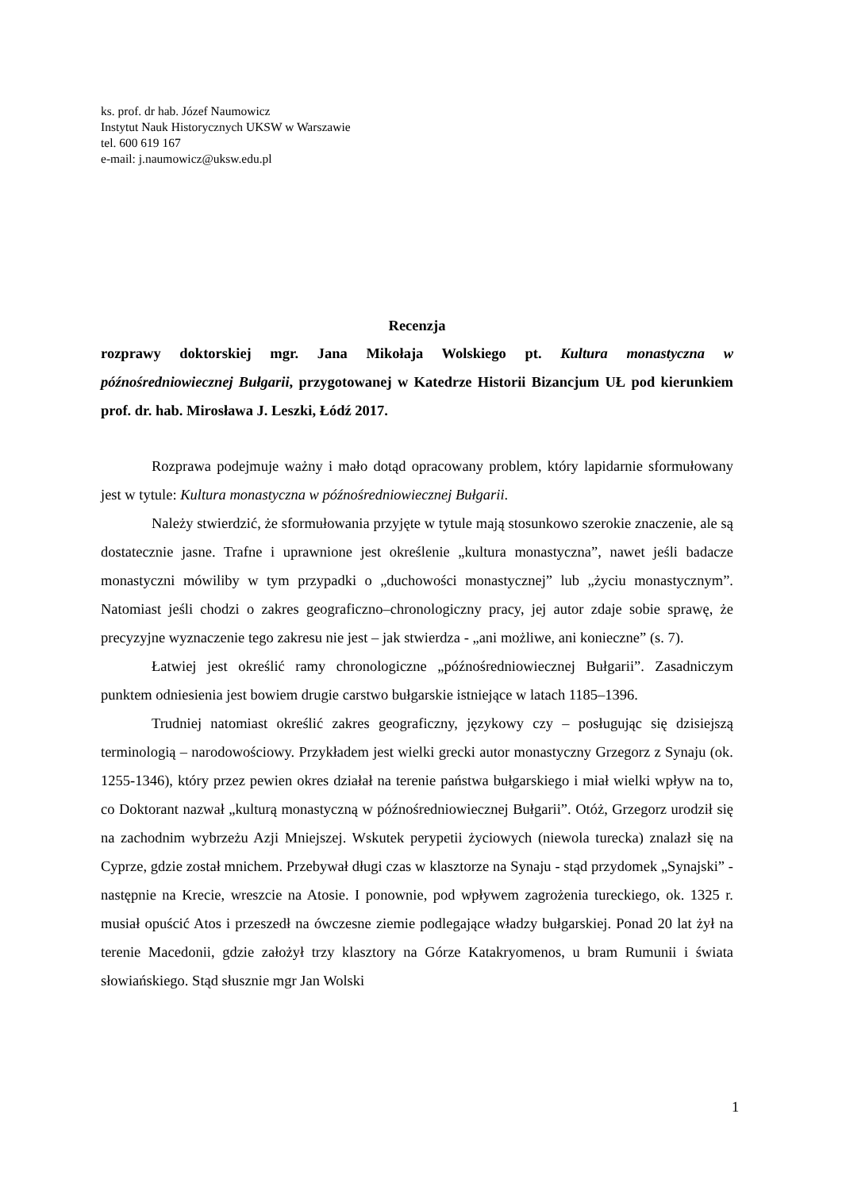ks. prof. dr hab. Józef Naumowicz
Instytut Nauk Historycznych UKSW w Warszawie
tel. 600 619 167
e-mail: j.naumowicz@uksw.edu.pl
Recenzja
rozprawy doktorskiej mgr. Jana Mikołaja Wolskiego pt. Kultura monastyczna w późnośredniowiecznej Bułgarii, przygotowanej w Katedrze Historii Bizancjum UŁ pod kierunkiem prof. dr. hab. Mirosława J. Leszki, Łódź 2017.
Rozprawa podejmuje ważny i mało dotąd opracowany problem, który lapidarnie sformułowany jest w tytule: Kultura monastyczna w późnośredniowiecznej Bułgarii.
Należy stwierdzić, że sformułowania przyjęte w tytule mają stosunkowo szerokie znaczenie, ale są dostatecznie jasne. Trafne i uprawnione jest określenie „kultura monastyczna”, nawet jeśli badacze monastyczni mówiliby w tym przypadki o „duchowości monastycznej” lub „życiu monastycznym”. Natomiast jeśli chodzi o zakres geograficzno–chronologiczny pracy, jej autor zdaje sobie sprawę, że precyzyjne wyznaczenie tego zakresu nie jest – jak stwierdza - „ani możliwe, ani konieczne” (s. 7).
Łatwiej jest określić ramy chronologiczne „późnośredniowiecznej Bułgarii”. Zasadniczym punktem odniesienia jest bowiem drugie carstwo bułgarskie istniejące w latach 1185–1396.
Trudniej natomiast określić zakres geograficzny, językowy czy – posługując się dzisiejszą terminologią – narodowościowy. Przykładem jest wielki grecki autor monastyczny Grzegorz z Synaju (ok. 1255-1346), który przez pewien okres działał na terenie państwa bułgarskiego i miał wielki wpływ na to, co Doktorant nazwał „kulturą monastyczną w późnośredniowiecznej Bułgarii”. Otóż, Grzegorz urodził się na zachodnim wybrzeżu Azji Mniejszej. Wskutek perypetii życiowych (niewola turecka) znalazł się na Cyprze, gdzie został mnichem. Przebywał długi czas w klasztorze na Synaju - stąd przydomek „Synajski” - następnie na Krecie, wreszcie na Atosie. I ponownie, pod wpływem zagrożenia tureckiego, ok. 1325 r. musiał opuścić Atos i przeszedł na ówczesne ziemie podlegające władzy bułgarskiej. Ponad 20 lat żył na terenie Macedonii, gdzie założył trzy klasztory na Górze Katakryomenos, u bram Rumunii i świata słowiańskiego. Stąd słusznie mgr Jan Wolski
1